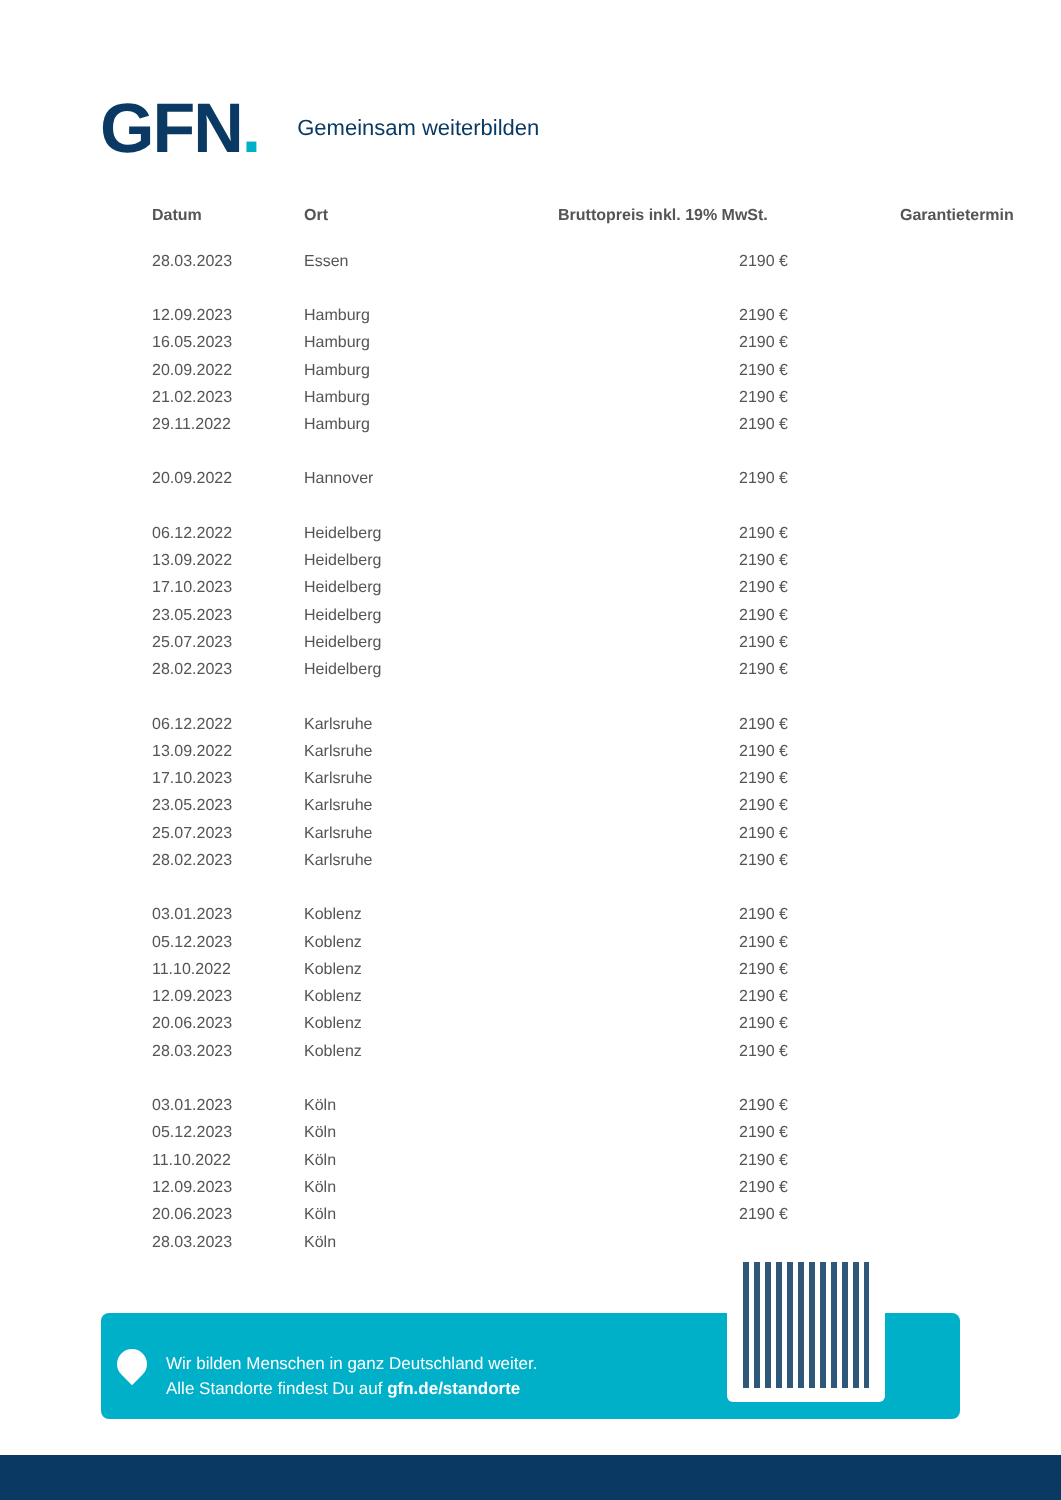GFN.
Gemeinsam weiterbilden
| Datum | Ort | Bruttopreis inkl. 19% MwSt. | Garantietermin |
| --- | --- | --- | --- |
| 28.03.2023 | Essen | 2190 € | |
| 12.09.2023 | Hamburg | 2190 € | |
| 16.05.2023 | Hamburg | 2190 € | |
| 20.09.2022 | Hamburg | 2190 € | |
| 21.02.2023 | Hamburg | 2190 € | |
| 29.11.2022 | Hamburg | 2190 € | |
| 20.09.2022 | Hannover | 2190 € | |
| 06.12.2022 | Heidelberg | 2190 € | |
| 13.09.2022 | Heidelberg | 2190 € | |
| 17.10.2023 | Heidelberg | 2190 € | |
| 23.05.2023 | Heidelberg | 2190 € | |
| 25.07.2023 | Heidelberg | 2190 € | |
| 28.02.2023 | Heidelberg | 2190 € | |
| 06.12.2022 | Karlsruhe | 2190 € | |
| 13.09.2022 | Karlsruhe | 2190 € | |
| 17.10.2023 | Karlsruhe | 2190 € | |
| 23.05.2023 | Karlsruhe | 2190 € | |
| 25.07.2023 | Karlsruhe | 2190 € | |
| 28.02.2023 | Karlsruhe | 2190 € | |
| 03.01.2023 | Koblenz | 2190 € | |
| 05.12.2023 | Koblenz | 2190 € | |
| 11.10.2022 | Koblenz | 2190 € | |
| 12.09.2023 | Koblenz | 2190 € | |
| 20.06.2023 | Koblenz | 2190 € | |
| 28.03.2023 | Koblenz | 2190 € | |
| 03.01.2023 | Köln | 2190 € | |
| 05.12.2023 | Köln | 2190 € | |
| 11.10.2022 | Köln | 2190 € | |
| 12.09.2023 | Köln | 2190 € | |
| 20.06.2023 | Köln | 2190 € | |
| 28.03.2023 | Köln | | |
Wir bilden Menschen in ganz Deutschland weiter.
Alle Standorte findest Du auf gfn.de/standorte